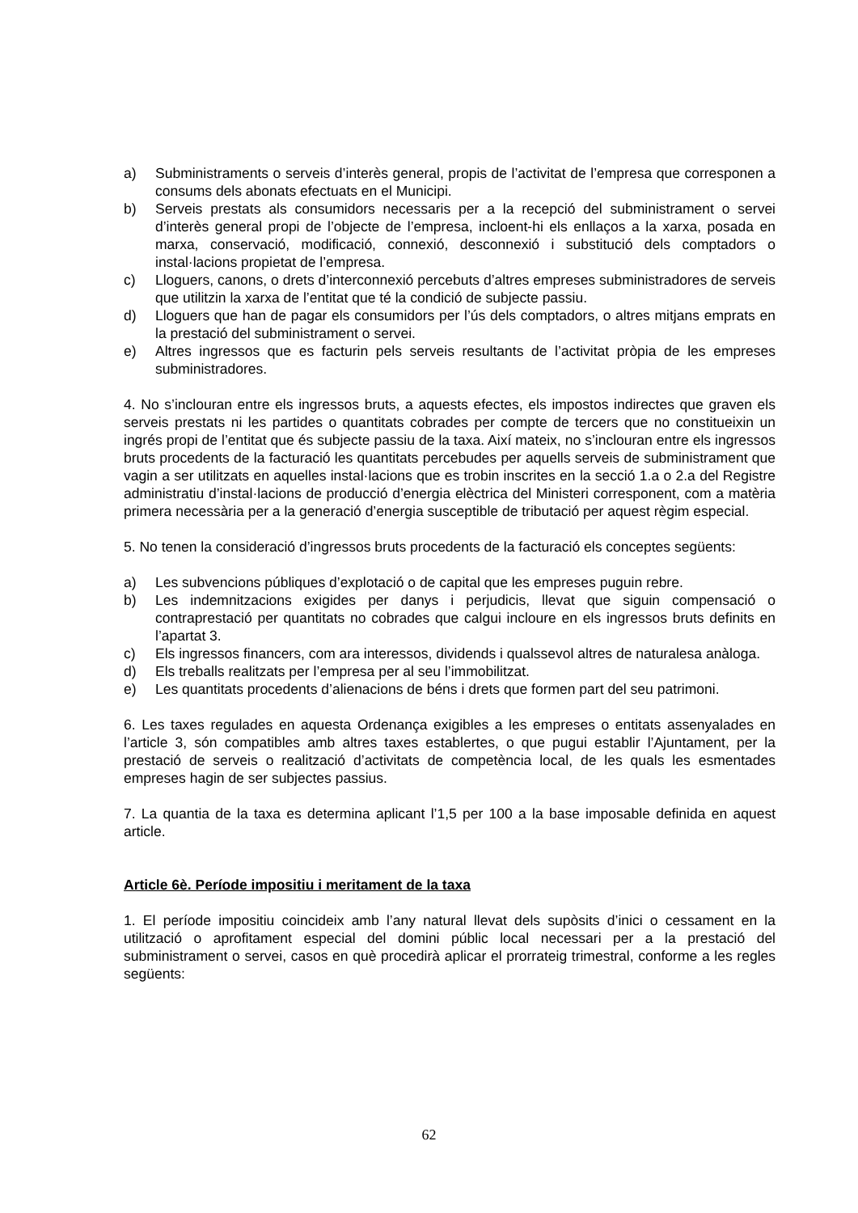a) Subministraments o serveis d’interès general, propis de l’activitat de l’empresa que corresponen a consums dels abonats efectuats en el Municipi.
b) Serveis prestats als consumidors necessaris per a la recepció del subministrament o servei d’interès general propi de l’objecte de l’empresa, incloent-hi els enllaços a la xarxa, posada en marxa, conservació, modificació, connexió, desconnexió i substitució dels comptadors o instal·lacions propietat de l’empresa.
c) Lloguers, canons, o drets d’interconnexió percebuts d’altres empreses subministradores de serveis que utilitzin la xarxa de l’entitat que té la condició de subjecte passiu.
d) Lloguers que han de pagar els consumidors per l’ús dels comptadors, o altres mitjans emprats en la prestació del subministrament o servei.
e) Altres ingressos que es facturin pels serveis resultants de l’activitat pròpia de les empreses subministradores.
4. No s’inclouran entre els ingressos bruts, a aquests efectes, els impostos indirectes que graven els serveis prestats ni les partides o quantitats cobrades per compte de tercers que no constitueixin un ingrés propi de l’entitat que és subjecte passiu de la taxa. Així mateix, no s’inclouran entre els ingressos bruts procedents de la facturació les quantitats percebudes per aquells serveis de subministrament que vagin a ser utilitzats en aquelles instal·lacions que es trobin inscrites en la secció 1.a o 2.a del Registre administratiu d’instal·lacions de producció d’energia elèctrica del Ministeri corresponent, com a matèria primera necessària per a la generació d’energia susceptible de tributació per aquest règim especial.
5. No tenen la consideració d’ingressos bruts procedents de la facturació els conceptes següents:
a) Les subvencions públiques d’explotació o de capital que les empreses puguin rebre.
b) Les indemnitzacions exigides per danys i perjudicis, llevat que siguin compensació o contraprestació per quantitats no cobrades que calgui incloure en els ingressos bruts definits en l’apartat 3.
c) Els ingressos financers, com ara interessos, dividends i qualssevol altres de naturalesa anàloga.
d) Els treballs realitzats per l’empresa per al seu l’immobilitzat.
e) Les quantitats procedents d’alienacions de béns i drets que formen part del seu patrimoni.
6. Les taxes regulades en aquesta Ordenança exigibles a les empreses o entitats assenyalades en l’article 3, són compatibles amb altres taxes establertes, o que pugui establir l’Ajuntament, per la prestació de serveis o realització d’activitats de competència local, de les quals les esmentades empreses hagin de ser subjectes passius.
7. La quantia de la taxa es determina aplicant l’1,5 per 100 a la base imposable definida en aquest article.
Article 6è. Període impositiu i meritament de la taxa
1. El període impositiu coincideix amb l’any natural llevat dels supòsits d’inici o cessament en la utilització o aprofitament especial del domini públic local necessari per a la prestació del subministrament o servei, casos en què procedirà aplicar el prorrateig trimestral, conforme a les regles següents:
62